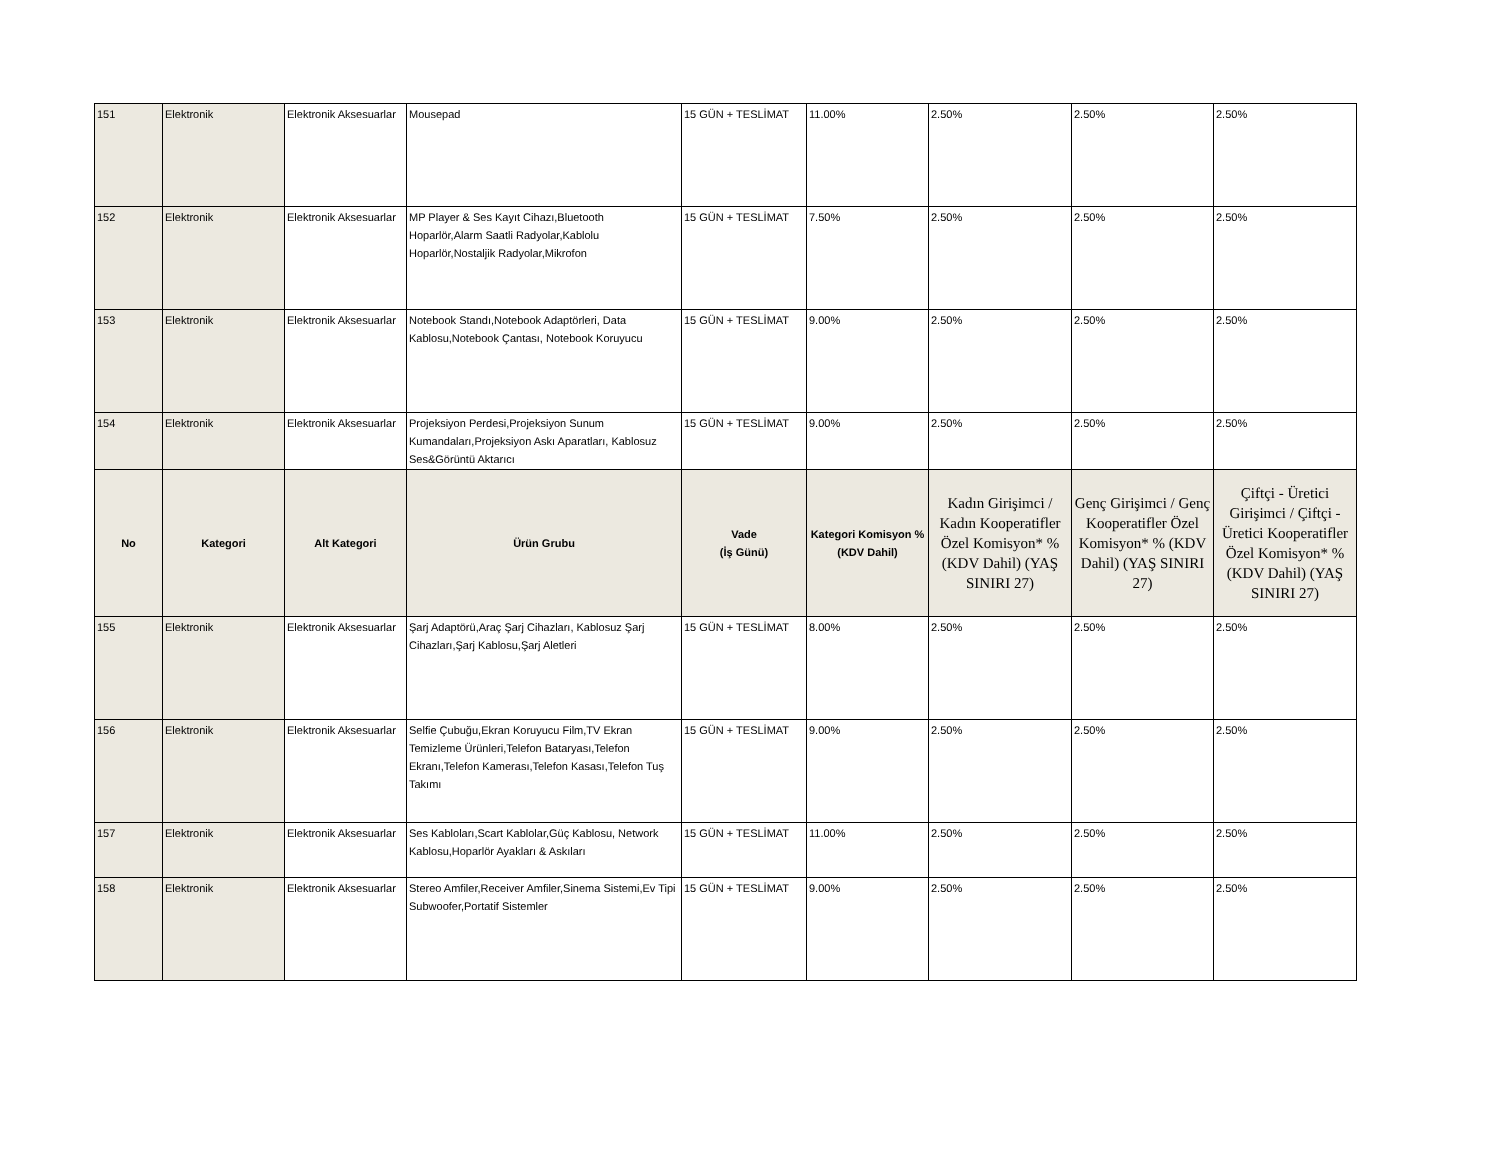| 151 | Elektronik | Elektronik Aksesuarlar | Mousepad | 15 GÜN + TESLİMAT | 11.00% | 2.50% | 2.50% | 2.50% |
| 152 | Elektronik | Elektronik Aksesuarlar | MP Player & Ses Kayıt Cihazı,Bluetooth Hoparlör,Alarm Saatli Radyolar,Kablolu Hoparlör,Nostaljik Radyolar,Mikrofon | 15 GÜN + TESLİMAT | 7.50% | 2.50% | 2.50% | 2.50% |
| 153 | Elektronik | Elektronik Aksesuarlar | Notebook Standı,Notebook Adaptörleri, Data Kablosu,Notebook Çantası, Notebook Koruyucu | 15 GÜN + TESLİMAT | 9.00% | 2.50% | 2.50% | 2.50% |
| 154 | Elektronik | Elektronik Aksesuarlar | Projeksiyon Perdesi,Projeksiyon Sunum Kumandaları,Projeksiyon Askı Aparatları, Kablosuz Ses&Görüntü Aktarıcı | 15 GÜN + TESLİMAT | 9.00% | 2.50% | 2.50% | 2.50% |
| No | Kategori | Alt Kategori | Ürün Grubu | Vade (İş Günü) | Kategori Komisyon % (KDV Dahil) | Kadın Girişimci / Kadın Kooperatifler Özel Komisyon* % (KDV Dahil) (YAŞ SINIRI 27) | Genç Girişimci / Genç Kooperatifler Özel Komisyon* % (KDV Dahil) (YAŞ SINIRI 27) | Çiftçi - Üretici Girişimci / Çiftçi - Üretici Kooperatifler Özel Komisyon* % (KDV Dahil) (YAŞ SINIRI 27) |
| 155 | Elektronik | Elektronik Aksesuarlar | Şarj Adaptörü,Araç Şarj Cihazları, Kablosuz Şarj Cihazları,Şarj Kablosu,Şarj Aletleri | 15 GÜN + TESLİMAT | 8.00% | 2.50% | 2.50% | 2.50% |
| 156 | Elektronik | Elektronik Aksesuarlar | Selfie Çubuğu,Ekran Koruyucu Film,TV Ekran Temizleme Ürünleri,Telefon Bataryası,Telefon Ekranı,Telefon Kamerası,Telefon Kasası,Telefon Tuş Takımı | 15 GÜN + TESLİMAT | 9.00% | 2.50% | 2.50% | 2.50% |
| 157 | Elektronik | Elektronik Aksesuarlar | Ses Kabloları,Scart Kablolar,Güç Kablosu, Network Kablosu,Hoparlör Ayakları & Askıları | 15 GÜN + TESLİMAT | 11.00% | 2.50% | 2.50% | 2.50% |
| 158 | Elektronik | Elektronik Aksesuarlar | Stereo Amfiler,Receiver Amfiler,Sinema Sistemi,Ev Tipi Subwoofer,Portatif Sistemler | 15 GÜN + TESLİMAT | 9.00% | 2.50% | 2.50% | 2.50% |